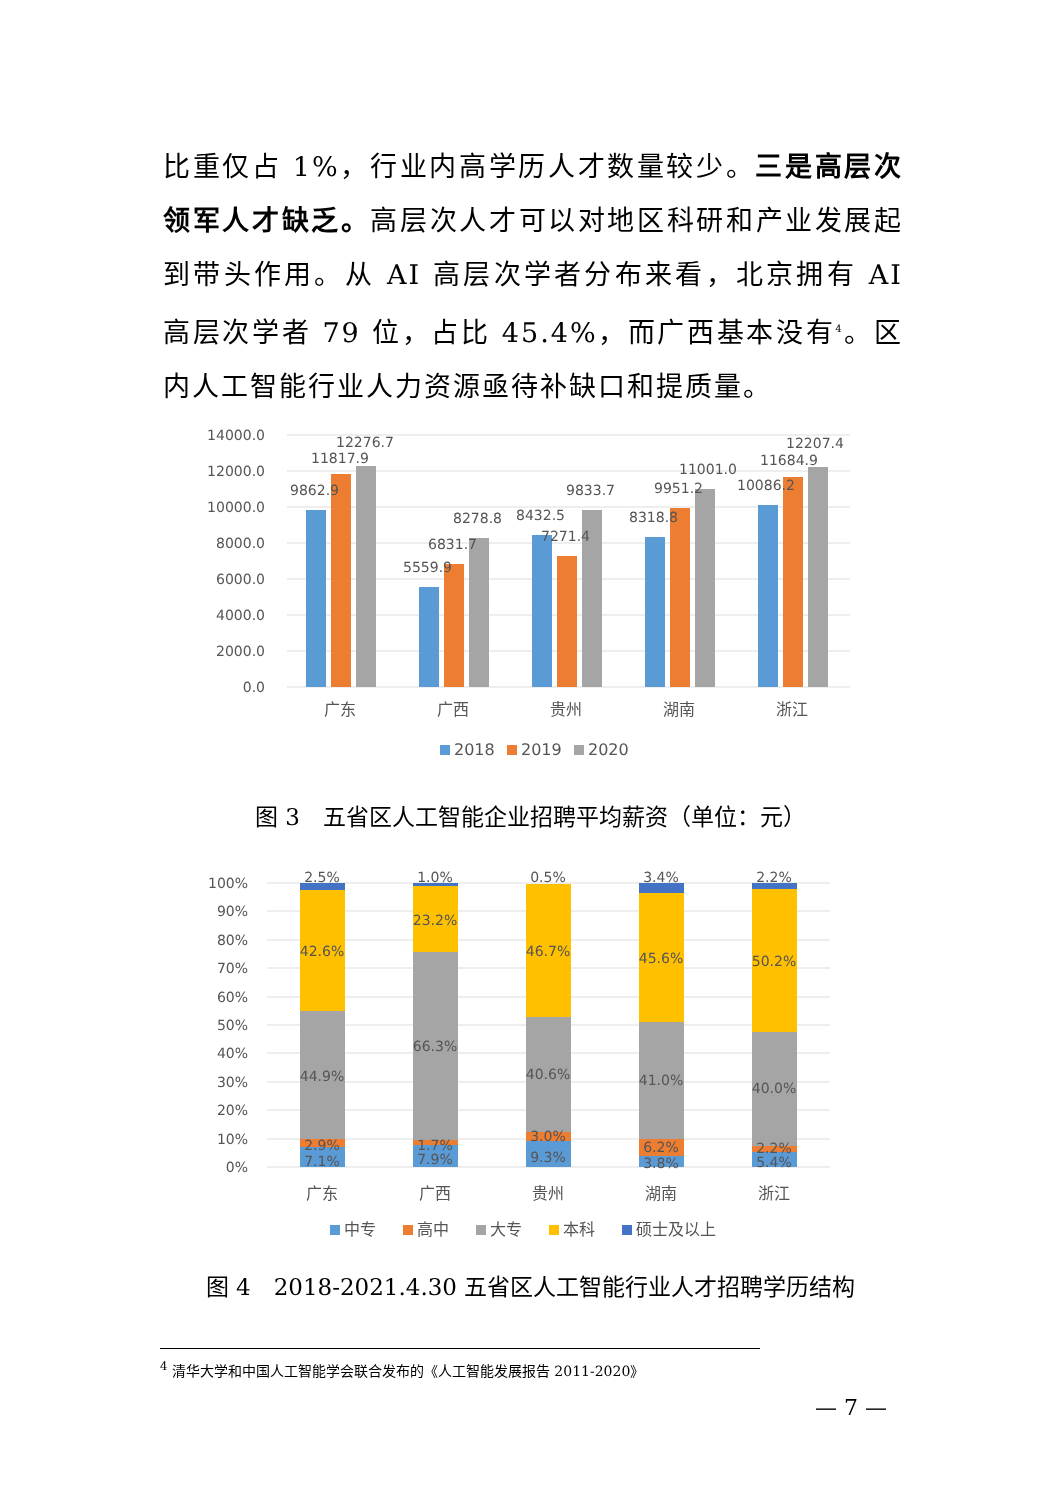比重仅占 1%，行业内高学历人才数量较少。三是高层次领军人才缺乏。高层次人才可以对地区科研和产业发展起到带头作用。从 AI 高层次学者分布来看，北京拥有 AI 高层次学者 79 位，占比 45.4%，而广西基本没有<sup>4</sup>。区内人工智能行业人力资源亟待补缺口和提质量。
14000.0
12000.0
10000.0
8000.0
6000.0
4000.0
2000.0
0.0
9862.9
11817.9
12276.7
5559.9
6831.7
8278.8
8432.5
7271.4
9833.7
8318.8
9951.2
11001.0
10086.2
11684.9
12207.4
广东
广西
贵州
湖南
浙江
2018
2019
2020
图 3　五省区人工智能企业招聘平均薪资（单位：元）
100%
90%
80%
70%
60%
50%
40%
30%
20%
10%
0%
2.5%
42.6%
44.9%
2.9%
7.1%
1.0%
23.2%
66.3%
1.7%
7.9%
0.5%
46.7%
40.6%
3.0%
9.3%
3.4%
45.6%
41.0%
6.2%
3.8%
2.2%
50.2%
40.0%
2.2%
5.4%
广东
广西
贵州
湖南
浙江
中专
高中
大专
本科
硕士及以上
图 4　2018-2021.4.30 五省区人工智能行业人才招聘学历结构
<sup>4</sup> 清华大学和中国人工智能学会联合发布的《人工智能发展报告 2011-2020》
— 7 —